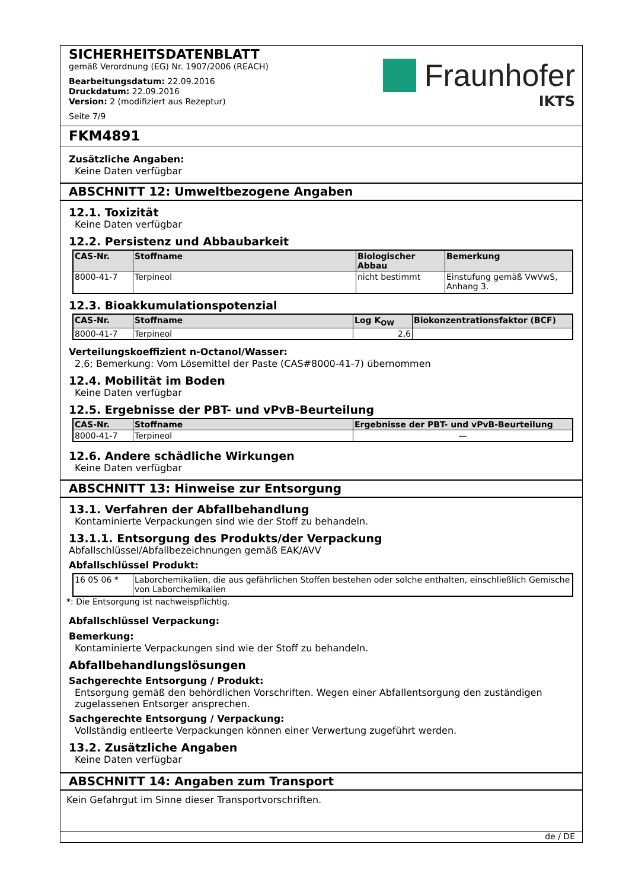SICHERHEITSDATENBLATT
gemäß Verordnung (EG) Nr. 1907/2006 (REACH)
Bearbeitungsdatum: 22.09.2016
Druckdatum: 22.09.2016
Version: 2 (modifiziert aus Rezeptur)
Seite 7/9
Fraunhofer
IKTS
FKM4891
Zusätzliche Angaben:
Keine Daten verfügbar
ABSCHNITT 12: Umweltbezogene Angaben
12.1. Toxizität
Keine Daten verfügbar
12.2. Persistenz und Abbaubarkeit
| CAS-Nr. | Stoffname | Biologischer Abbau | Bemerkung |
| --- | --- | --- | --- |
| 8000-41-7 | Terpineol | nicht bestimmt | Einstufung gemäß VwVwS, Anhang 3. |
12.3. Bioakkumulationspotenzial
| CAS-Nr. | Stoffname | Log K<sub>OW</sub> | Biokonzentrationsfaktor (BCF) |
| --- | --- | --- | --- |
| 8000-41-7 | Terpineol | 2,6 | |
Verteilungskoeffizient n-Octanol/Wasser:
2,6; Bemerkung: Vom Lösemittel der Paste (CAS#8000-41-7) übernommen
12.4. Mobilität im Boden
Keine Daten verfügbar
12.5. Ergebnisse der PBT- und vPvB-Beurteilung
| CAS-Nr. | Stoffname | Ergebnisse der PBT- und vPvB-Beurteilung |
| --- | --- | --- |
| 8000-41-7 | Terpineol | — |
12.6. Andere schädliche Wirkungen
Keine Daten verfügbar
ABSCHNITT 13: Hinweise zur Entsorgung
13.1. Verfahren der Abfallbehandlung
Kontaminierte Verpackungen sind wie der Stoff zu behandeln.
13.1.1. Entsorgung des Produkts/der Verpackung
Abfallschlüssel/Abfallbezeichnungen gemäß EAK/AVV
Abfallschlüssel Produkt:
| 16 05 06 * | Laborchemikalien, die aus gefährlichen Stoffen bestehen oder solche enthalten, einschließlich Gemische von Laborchemikalien |
*: Die Entsorgung ist nachweispflichtig.
Abfallschlüssel Verpackung:
Bemerkung:
Kontaminierte Verpackungen sind wie der Stoff zu behandeln.
Abfallbehandlungslösungen
Sachgerechte Entsorgung / Produkt:
Entsorgung gemäß den behördlichen Vorschriften. Wegen einer Abfallentsorgung den zuständigen zugelassenen Entsorger ansprechen.
Sachgerechte Entsorgung / Verpackung:
Vollständig entleerte Verpackungen können einer Verwertung zugeführt werden.
13.2. Zusätzliche Angaben
Keine Daten verfügbar
ABSCHNITT 14: Angaben zum Transport
Kein Gefahrgut im Sinne dieser Transportvorschriften.
de / DE